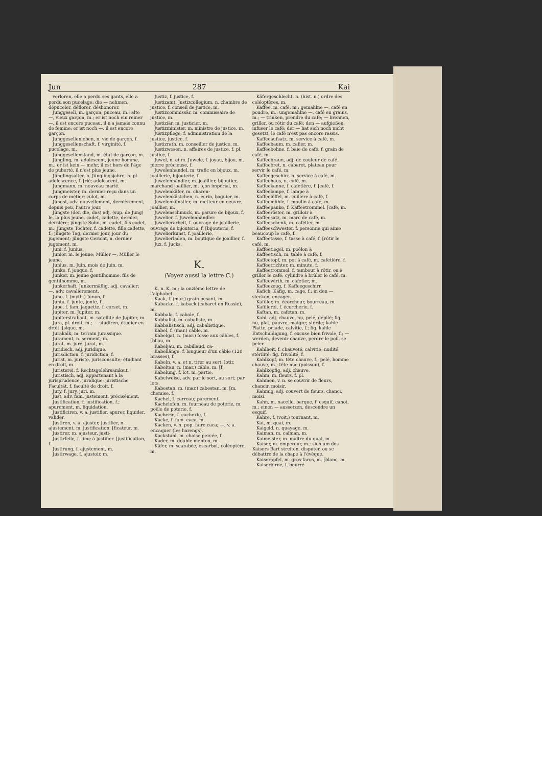Jun 287 Kai
verloren, elle a perdu ses gants, elle a perdu son pucelage; die — nehmen, dépuceler, déflorer, déshonorer.
Junggesell, m. garçon; puceau, m.; alte —, vieux garçon, m.; er ist noch ein reiner —, il est encore puceau, il n'a jamais connu de femme; er ist noch —, il est encore garçon.
Junggesellenleben, n. vie de garçon, f.
Junggesellenschaft, f. virginité, f. pucelage, m.
Junggesellenstand, m. état de garçon, m.
Jüngling, m. adolescent, jeune homme, m.; er ist kein — mehr, il est hors de l'âge de puberté, il n'est plus jeune.
Jünglingsalter, n. Jünglingsjahre, n. pl. adolescence, f. [rié; adolescent, m.
Jungmann, m. nouveau marié.
Jungmeister, m. dernier reçu dans un corps de métier; culot, m.
Jüngst, adv. nouvellement, dernièrement, depuis peu, l'autre jour.
Jüngste (der, die, das) adj. (sup. de Jung) le, la plus jeune, cadet, cadette, dernier, dernière; jüngste Sohn, m. cadet, fils cadet, m.; jüngste Tochter, f. cadette, fille cadette, f.; jüngste Tag, dernier jour, jour du jugement; jüngste Gericht, n. dernier jugement, m.
Juni, f. Junius.
Junior, m. le jeune; Müller —, Müller le jeune.
Junius, m. Juin, mois de Juin, m.
Junke, f. jonque, f.
Junker, m. jeune gentilhomme, fils de gentilhomme, m.
Junkerhaft, Junkermäßig, adj. cavalier; —, adv. cavalièrement.
Juno, f. (myth.) Junon, f.
Junta, f. junte, jonte, f.
Jupe, f. fam. jaquette, f. corset, m.
Jupiter, m. Jupiter, m.
Jupiterstrabant, m. satellite de Jupiter, m.
Jura, pl. droit, m.; — studiren, étudier en droit. [sique, m.
Jurakalk, m. terrain jurassique.
Jurament, n. serment, m.
Jurat, m. juré, jurat, m.
Juridisch, adj. juridique.
Jurisdiction, f. juridiction, f.
Jurist, m. juriste, jurisconsulte; étudiant en droit, m.
Juristerei, f. Rechtsgelehrsamkeit.
Juristisch, adj. appartenant à la jurisprudence, juridique; juristische Facultät, f. faculté de droit, f.
Jury, f. jury, juri, m.
Just, adv. fam. justement, précisément.
Justification, f. justification, f.; apurement, m. liquidation.
Justificiren, v. a. justifier, apurer, liquider, valider.
Justiren, v. a. ajuster, justifier, n. ajustement, m. justification. [ficateur, m.
Justirer, m. ajusteur, justi-
Justirfeile, f. lime à justifier. [justification, f.
Justirung, f. ajustement, m.
Justirwage, f. ajustoir, m.
Justiz, f. justice, f.
Justizamt, Justizcollegium, n. chambre de justice, f. conseil de justice, m.
Justizcommissär, m. commissaire de justice, m.
Justiziär, m. justicier, m.
Justizminister, m. ministre de justice, m.
Justizpflege, f. administration de la justice, justice, f.
Justizrath, m. conseiller de justice, m.
Justizwesen, n. affaires de justice, f. pl. justice, f.
Juwel, n. et m. Juwele, f. joyau, bijou, m. pierre précieuse, f.
Juwelenhandel, m. trafic en bijoux, m. joaillerie, bijouterie, f.
Juwelenhändler, m. joaillier, bijoutier, marchand joaillier, m. [çon impérial, m.
Juwelenkäfer, m. charen-
Juwelenkästchen, n. écrin, baguier, m.
Juwelenkünstler, m. metteur en oeuvre, joaillier, m.
Juwelenschmuck, m. parure de bijoux, f.
Juwelier, f. Juwelenhändler.
Juwelierarbeit, f. ouvrage de joaillerie, ouvrage de bijouterie, f. [bijouterie, f.
Juwelierkunst, f. joaillerie,
Juwelierladen, m. boutique de joaillier, f.
Jux, f. Jucks.
K.
(Voyez aussi la lettre C.)
K, n. K, m.; la onzième lettre de l'alphabet.
Kaak, f. (mar.) grain pesant, m.
Kabacke, f. kaback (cabaret en Russie), m.
Kabbala, f. cabale, f.
Kabbalist, m. cabaliste, m.
Kabbalistisch, adj. cabalistique.
Kabel, f. (mar.) câble, m.
Kabelgat, n. (mar.) fosse aux câbles, f. [bliau, m.
Kabeljau, m. cabillaud, ca-
Kabellänge, f. longueur d'un câble (120 brasses), f.
Kabeln, v. a. et n. tirer au sort: lotir.
Kabeltau, n. (mar.) câble, m. [f.
Kabelung, f. lot, m. partie,
Kabelweise, adv. par le sort, au sort; par lots.
Kabestan, m. (mar.) cabestan, m. [m. chemise, f.
Kachel, f. carreau; parement,
Kachelofen, m. fourneau de poterie, m. poêle de poterie, f.
Kacherie, f. cachexie, f.
Kacke, f. fam. caca, m.
Kacken, v. n. pop. faire caca; —, v. a. encaquer (les harengs).
Kackstuhl, m. chaise percée, f.
Kader, m. double menton, m.
Käfer, m. scarabée, escarbot, coléoptère, m.
Käfergeschlecht, n. (hist. n.) ordre des coléoptères, m.
Kaffee, m. café, m.; gemahlne —, café en poudre, m.; ungemahlne —, café en grains, m.; — trinken, prendre du café; — brennen, griller, ou rôtir du café; den — aufgießen, infuser le café; der — hat sich noch nicht gesetzt, le café n'est pas encore rassis.
Kaffeeaufsatz, m. service à café, m.
Kaffeebaum, m. cafier, m.
Kaffeebohne, f. baie de café, f. grain de café, m.
Kaffeebraun, adj. de couleur de café.
Kaffeebret, n. cabaret, plateau pour servir le café, m.
Kaffeegeschirr, n. service à café, m.
Kaffeehaus, n. café, m.
Kaffeekanne, f. cafetière, f. [café, f.
Kaffeelampe, f. lampe à
Kaffeelöffel, m. cuillère à café, f.
Kaffeemühle, f. moulin à café, m.
Kaffeepauke, f. Kaffeetrommel. [café, m.
Kaffeeröster, m. grilloir à
Kaffeesatz, m. marc de café, m.
Kaffeeschenk, m. cafétier, m.
Kaffeeschwester, f. personne qui aime beaucoup le café, f.
Kaffeetasse, f. tasse à café, f. [rôtir le café, m.
Kaffeetiegel, m. poêlon à
Kaffeetisch, m. table à café, f.
Kaffeetopf, m. pot à café, m. cafetière, f.
Kaffeetrichter, m. minute, f.
Kaffeetrommel, f. tambour à rôtir, ou à griller le café; cylindre à brûler le café, m.
Kaffeewirth, m. cafetier, m.
Kaffeezeug, f. Kaffeegeschirr.
Kafich, Käfig, m. cage, f.; in den — stecken, encager.
Kafiller, m. écorcheur, bourreau, m.
Kafillerei, f. écorcherie, f.
Kaftan, m. cafetan, m.
Kahl, adj. chauve, nu, pelé, dépilé; fig. nu, plat, pauvre, maigre; stérile; kahle Platte, pelade, calvitie, f.; fig. kahle Entschuldigung, f. excuse bien frivole, f.; — werden, devenir chauve, perdre le poil, se peler.
Kahlheit, f. chauveté, calvitie; nudité, stérilité; fig. frivolité, f.
Kahlkopf, m. tête chauve, f.; pelé, homme chauve, m.; tête nue (poisson), f.
Kahlköpfig, adj. chauve.
Kahm, m. fleurs, f. pl.
Kahmen, v. n. se couvrir de fleurs, chancir, moisir.
Kahmig, adj. couvert de fleurs, chanci, moisi.
Kahn, m. nacelle, barque, f. esquif, canot, m.; einen — aussetzen, descendre un esquif.
Kahre, f. (voit.) tournant, m.
Kai, m. quai, m.
Kaigeld, n. quayage, m.
Kaiman, m. caïman, m.
Kaimeister, m. maître du quai, m.
Kaiser, m. empereur, m.; sich um des Kaisers Bart streiten, disputer, ou se débattre de la chape à l'évêque.
Kaiserapfel, m. gros-faros, m. [blanc, m.
Kaiserbirne, f. beurré